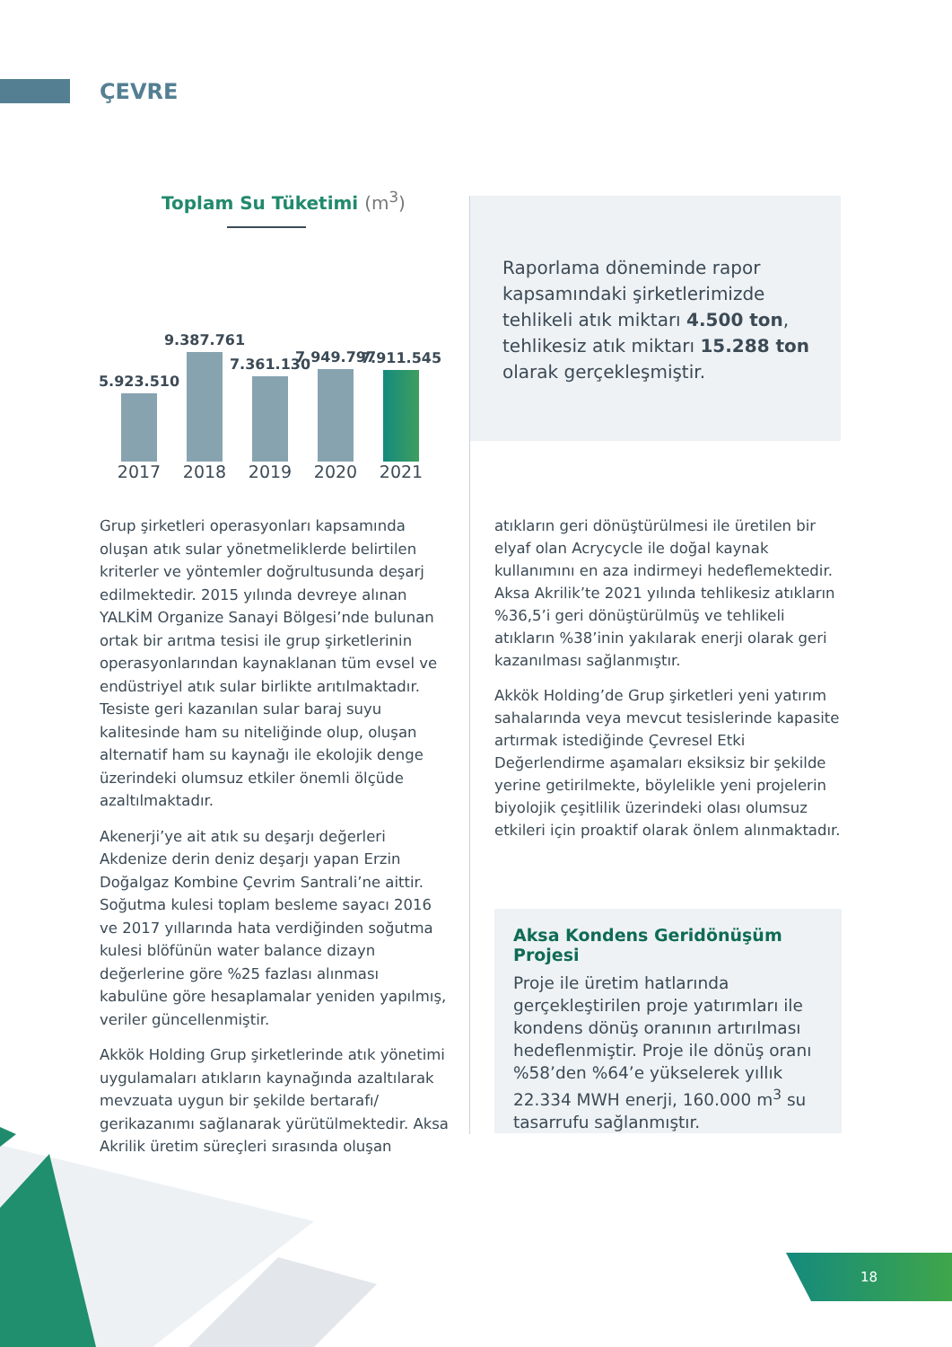ÇEVRE
Toplam Su Tüketimi (m<sup>3</sup>)
5.923.510
9.387.761
7.361.130
7.949.797
7.911.545
2017 2018 2019 2020 2021
Raporlama döneminde rapor kapsamındaki şirketlerimizde tehlikeli atık miktarı 4.500 ton, tehlikesiz atık miktarı 15.288 ton olarak gerçekleşmiştir.
Grup şirketleri operasyonları kapsamında oluşan atık sular yönetmeliklerde belirtilen kriterler ve yöntemler doğrultusunda deşarj edilmektedir. 2015 yılında devreye alınan YALKİM Organize Sanayi Bölgesi’nde bulunan ortak bir arıtma tesisi ile grup şirketlerinin operasyonlarından kaynaklanan tüm evsel ve endüstriyel atık sular birlikte arıtılmaktadır. Tesiste geri kazanılan sular baraj suyu kalitesinde ham su niteliğinde olup, oluşan alternatif ham su kaynağı ile ekolojik denge üzerindeki olumsuz etkiler önemli ölçüde azaltılmaktadır.
Akenerji’ye ait atık su deşarjı değerleri Akdenize derin deniz deşarjı yapan Erzin Doğalgaz Kombine Çevrim Santrali’ne aittir. Soğutma kulesi toplam besleme sayacı 2016 ve 2017 yıllarında hata verdiğinden soğutma kulesi blöfünün water balance dizayn değerlerine göre %25 fazlası alınması kabulüne göre hesaplamalar yeniden yapılmış, veriler güncellenmiştir.
Akkök Holding Grup şirketlerinde atık yönetimi uygulamaları atıkların kaynağında azaltılarak mevzuata uygun bir şekilde bertarafı/ gerikazanımı sağlanarak yürütülmektedir. Aksa Akrilik üretim süreçleri sırasında oluşan
atıkların geri dönüştürülmesi ile üretilen bir elyaf olan Acrycycle ile doğal kaynak kullanımını en aza indirmeyi hedeflemektedir. Aksa Akrilik’te 2021 yılında tehlikesiz atıkların %36,5’i geri dönüştürülmüş ve tehlikeli atıkların %38’inin yakılarak enerji olarak geri kazanılması sağlanmıştır.
Akkök Holding’de Grup şirketleri yeni yatırım sahalarında veya mevcut tesislerinde kapasite artırmak istediğinde Çevresel Etki Değerlendirme aşamaları eksiksiz bir şekilde yerine getirilmekte, böylelikle yeni projelerin biyolojik çeşitlilik üzerindeki olası olumsuz etkileri için proaktif olarak önlem alınmaktadır.
Aksa Kondens Geridönüşüm Projesi
Proje ile üretim hatlarında gerçekleştirilen proje yatırımları ile kondens dönüş oranının artırılması hedeflenmiştir. Proje ile dönüş oranı %58’den %64’e yükselerek yıllık 22.334 MWH enerji, 160.000 m<sup>3</sup> su tasarrufu sağlanmıştır.
18